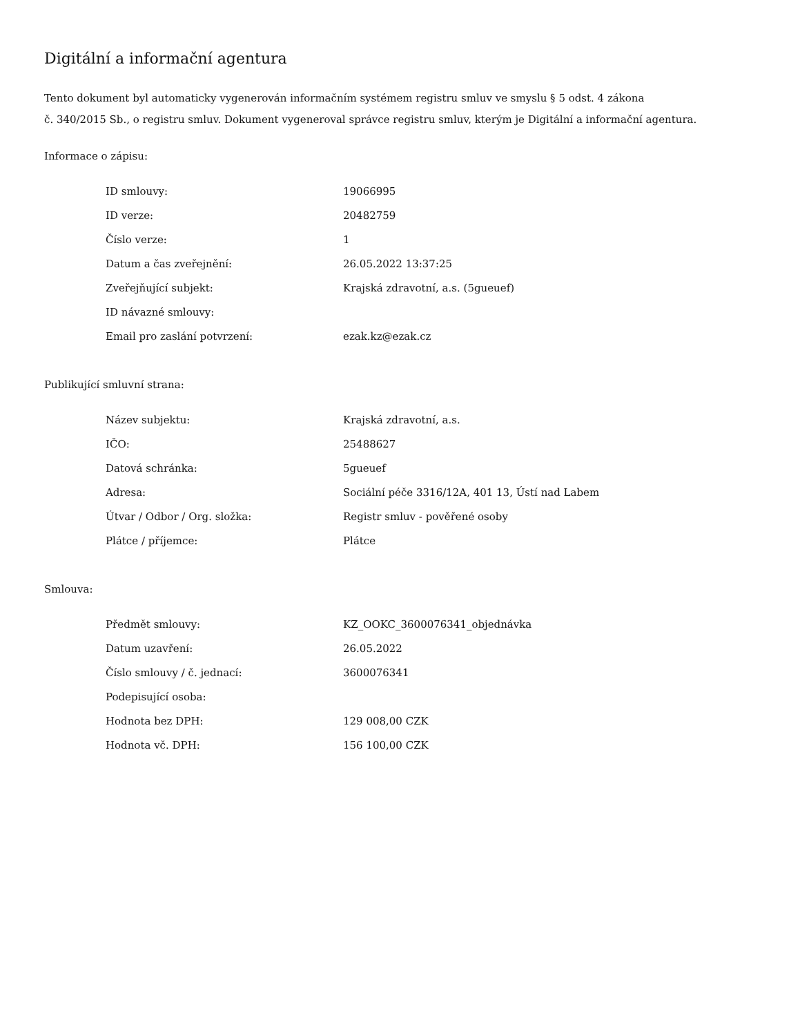Digitální a informační agentura
Tento dokument byl automaticky vygenerován informačním systémem registru smluv ve smyslu § 5 odst. 4 zákona
č. 340/2015 Sb., o registru smluv. Dokument vygeneroval správce registru smluv, kterým je Digitální a informační agentura.
Informace o zápisu:
| ID smlouvy: | 19066995 |
| ID verze: | 20482759 |
| Číslo verze: | 1 |
| Datum a čas zveřejnění: | 26.05.2022 13:37:25 |
| Zveřejňující subjekt: | Krajská zdravotní, a.s. (5gueuef) |
| ID návazné smlouvy: | |
| Email pro zaslání potvrzení: | ezak.kz@ezak.cz |
Publikující smluvní strana:
| Název subjektu: | Krajská zdravotní, a.s. |
| IČO: | 25488627 |
| Datová schránka: | 5gueuef |
| Adresa: | Sociální péče 3316/12A, 401 13, Ústí nad Labem |
| Útvar / Odbor / Org. složka: | Registr smluv - pověřené osoby |
| Plátce / příjemce: | Plátce |
Smlouva:
| Předmět smlouvy: | KZ_OOKC_3600076341_objednávka |
| Datum uzavření: | 26.05.2022 |
| Číslo smlouvy / č. jednací: | 3600076341 |
| Podepisující osoba: | |
| Hodnota bez DPH: | 129 008,00 CZK |
| Hodnota vč. DPH: | 156 100,00 CZK |